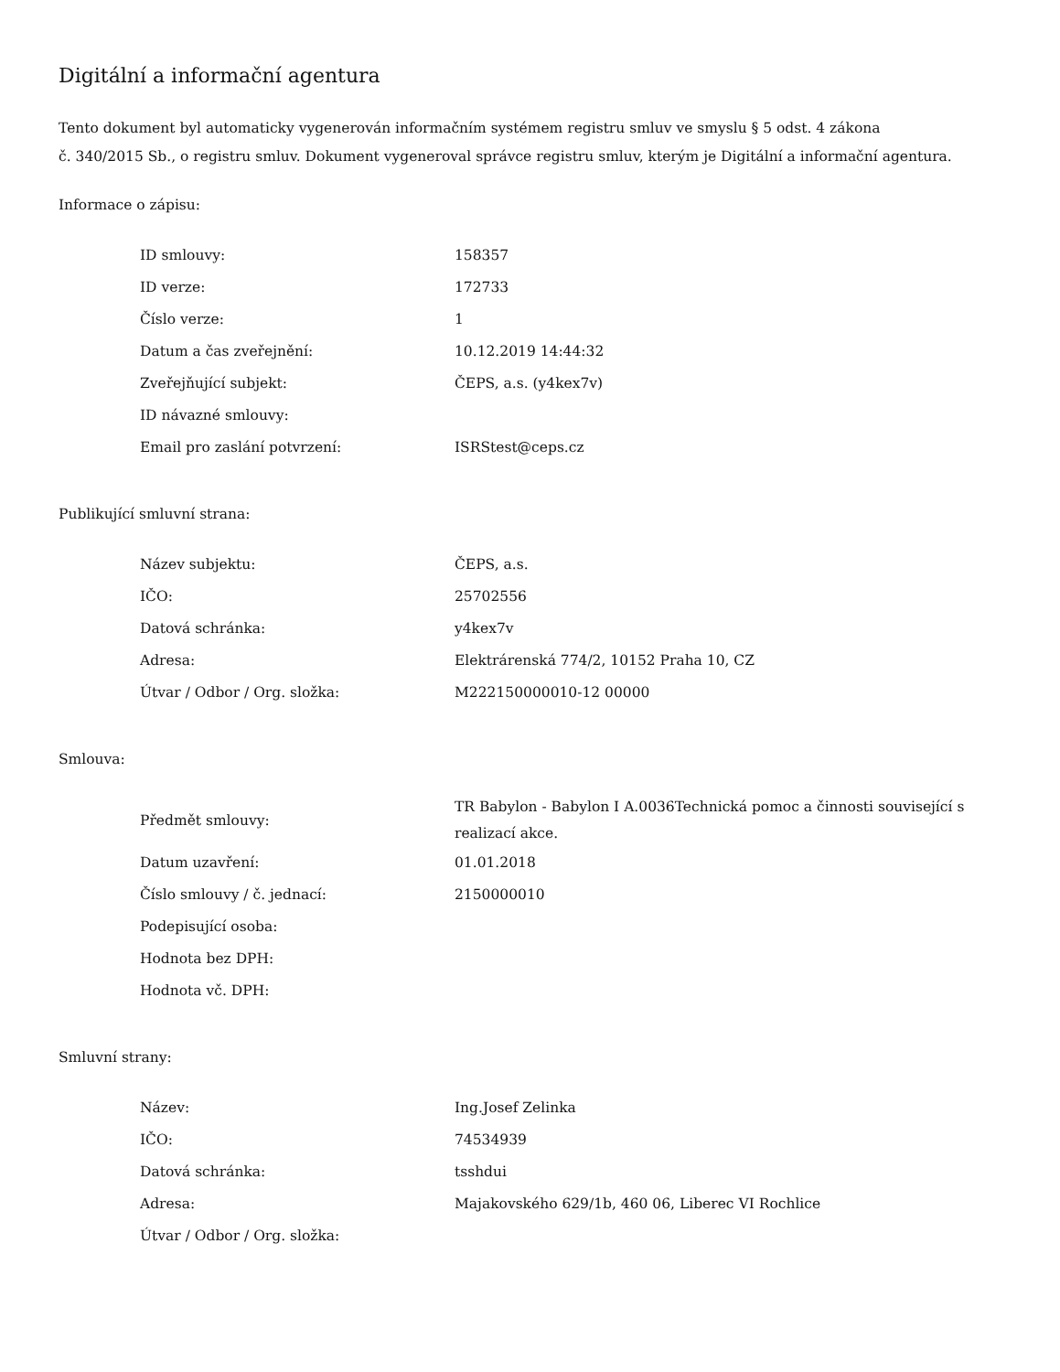Digitální a informační agentura
Tento dokument byl automaticky vygenerován informačním systémem registru smluv ve smyslu § 5 odst. 4 zákona
č. 340/2015 Sb., o registru smluv. Dokument vygeneroval správce registru smluv, kterým je Digitální a informační agentura.
Informace o zápisu:
| ID smlouvy: | 158357 |
| ID verze: | 172733 |
| Číslo verze: | 1 |
| Datum a čas zveřejnění: | 10.12.2019 14:44:32 |
| Zveřejňující subjekt: | ČEPS, a.s. (y4kex7v) |
| ID návazné smlouvy: | |
| Email pro zaslání potvrzení: | ISRStest@ceps.cz |
Publikující smluvní strana:
| Název subjektu: | ČEPS, a.s. |
| IČO: | 25702556 |
| Datová schránka: | y4kex7v |
| Adresa: | Elektrárenská 774/2, 10152 Praha 10, CZ |
| Útvar / Odbor / Org. složka: | M222150000010-12 00000 |
Smlouva:
| Předmět smlouvy: | TR Babylon - Babylon I A.0036Technická pomoc a činnosti související s realizací akce. |
| Datum uzavření: | 01.01.2018 |
| Číslo smlouvy / č. jednací: | 2150000010 |
| Podepisující osoba: | |
| Hodnota bez DPH: | |
| Hodnota vč. DPH: | |
Smluvní strany:
| Název: | Ing.Josef Zelinka |
| IČO: | 74534939 |
| Datová schránka: | tsshdui |
| Adresa: | Majakovského 629/1b, 460 06, Liberec VI Rochlice |
| Útvar / Odbor / Org. složka: | |